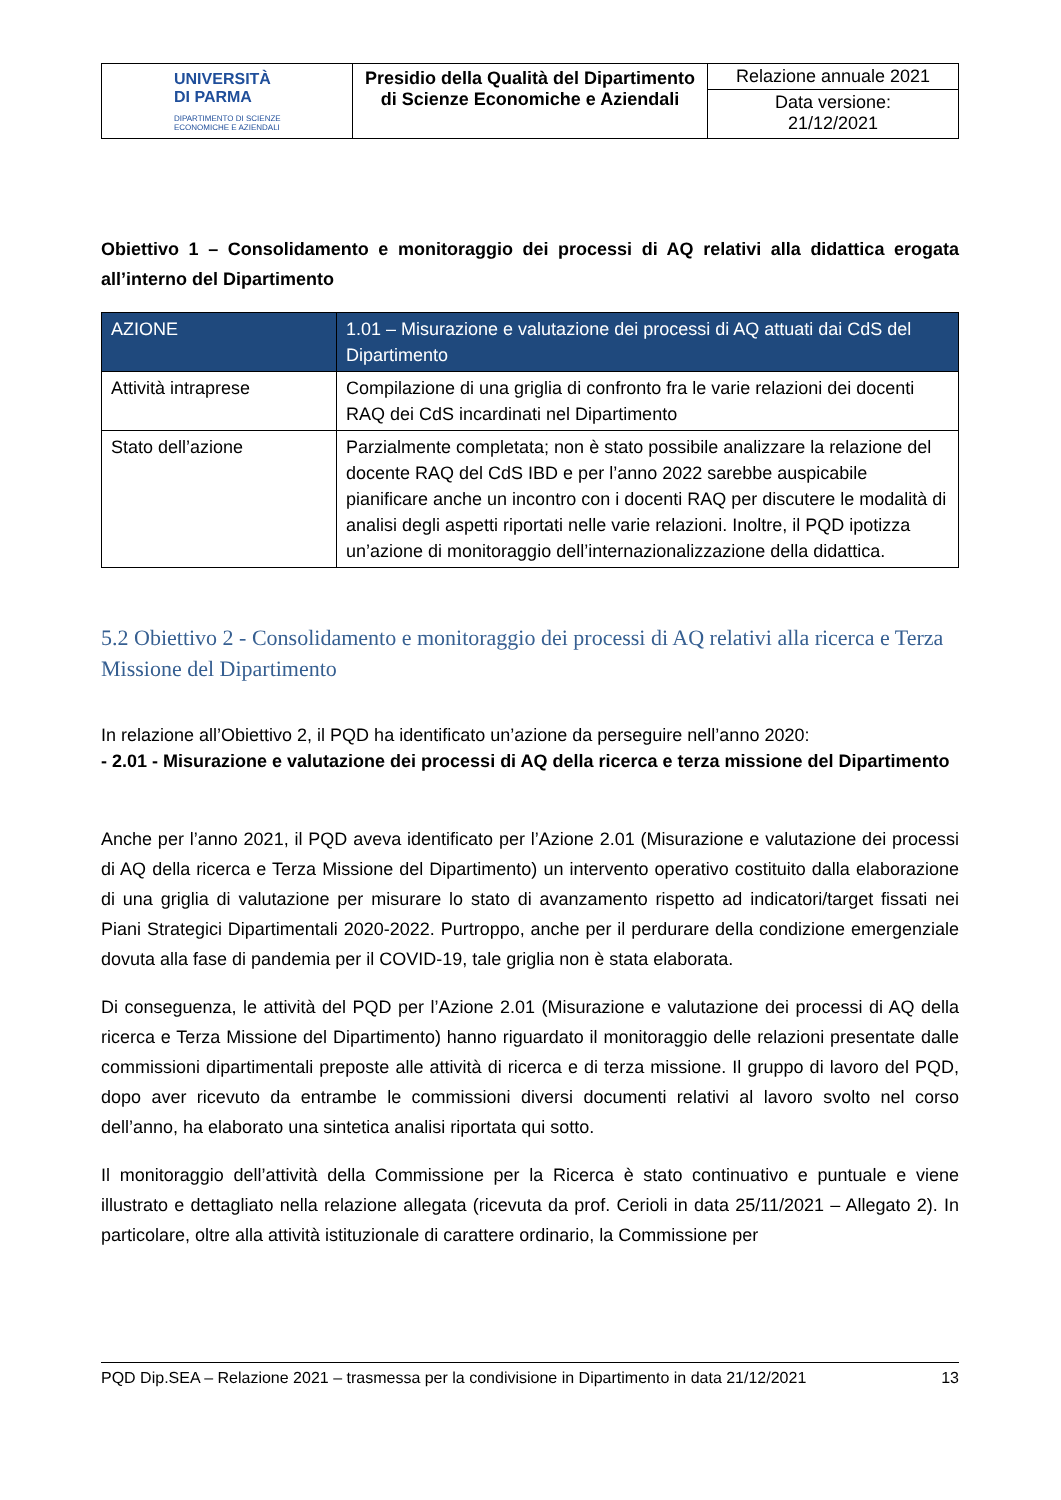| UNIVERSITÀ DI PARMA DIPARTIMENTO DI SCIENZE ECONOMICHE E AZIENDALI | Presidio della Qualità del Dipartimento di Scienze Economiche e Aziendali | Relazione annuale 2021 Data versione: 21/12/2021 |
Obiettivo 1 – Consolidamento e monitoraggio dei processi di AQ relativi alla didattica erogata all’interno del Dipartimento
| AZIONE | 1.01 – Misurazione e valutazione dei processi di AQ attuati dai CdS del Dipartimento |
| --- | --- |
| Attività intraprese | Compilazione di una griglia di confronto fra le varie relazioni dei docenti RAQ dei CdS incardinati nel Dipartimento |
| Stato dell’azione | Parzialmente completata; non è stato possibile analizzare la relazione del docente RAQ del CdS IBD e per l’anno 2022 sarebbe auspicabile pianificare anche un incontro con i docenti RAQ per discutere le modalità di analisi degli aspetti riportati nelle varie relazioni. Inoltre, il PQD ipotizza un’azione di monitoraggio dell’internazionalizzazione della didattica. |
5.2 Obiettivo 2 - Consolidamento e monitoraggio dei processi di AQ relativi alla ricerca e Terza Missione del Dipartimento
In relazione all’Obiettivo 2, il PQD ha identificato un’azione da perseguire nell’anno 2020:
- 2.01 - Misurazione e valutazione dei processi di AQ della ricerca e terza missione del Dipartimento
Anche per l’anno 2021, il PQD aveva identificato per l’Azione 2.01 (Misurazione e valutazione dei processi di AQ della ricerca e Terza Missione del Dipartimento) un intervento operativo costituito dalla elaborazione di una griglia di valutazione per misurare lo stato di avanzamento rispetto ad indicatori/target fissati nei Piani Strategici Dipartimentali 2020-2022. Purtroppo, anche per il perdurare della condizione emergenziale dovuta alla fase di pandemia per il COVID-19, tale griglia non è stata elaborata.
Di conseguenza, le attività del PQD per l’Azione 2.01 (Misurazione e valutazione dei processi di AQ della ricerca e Terza Missione del Dipartimento) hanno riguardato il monitoraggio delle relazioni presentate dalle commissioni dipartimentali preposte alle attività di ricerca e di terza missione. Il gruppo di lavoro del PQD, dopo aver ricevuto da entrambe le commissioni diversi documenti relativi al lavoro svolto nel corso dell’anno, ha elaborato una sintetica analisi riportata qui sotto.
Il monitoraggio dell’attività della Commissione per la Ricerca è stato continuativo e puntuale e viene illustrato e dettagliato nella relazione allegata (ricevuta da prof. Cerioli in data 25/11/2021 – Allegato 2). In particolare, oltre alla attività istituzionale di carattere ordinario, la Commissione per
PQD Dip.SEA – Relazione 2021 – trasmessa per la condivisione in Dipartimento in data 21/12/2021 13